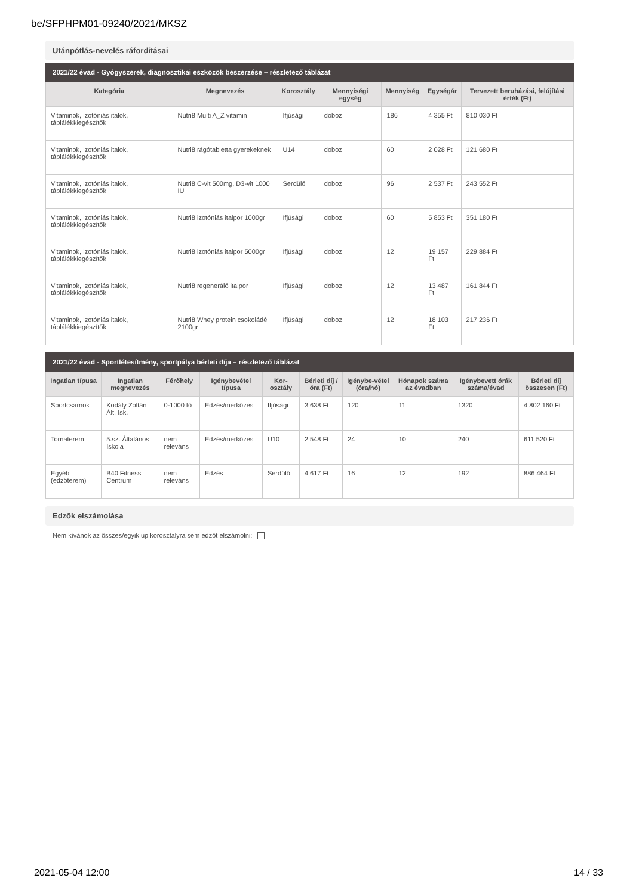be/SFPHPM01-09240/2021/MKSZ
Utánpótlás-nevelés ráfordításai
2021/22 évad - Gyógyszerek, diagnosztikai eszközök beszerzése – részletező táblázat
| Kategória | Megnevezés | Korosztály | Mennyiségi egység | Mennyiség | Egységár | Tervezett beruházási, felújítási érték (Ft) |
| --- | --- | --- | --- | --- | --- | --- |
| Vitaminok, izotóniás italok, táplálékkiegészítők | Nutri8 Multi A_Z vitamin | Ifjúsági | doboz | 186 | 4 355 Ft | 810 030 Ft |
| Vitaminok, izotóniás italok, táplálékkiegészítők | Nutri8 rágótabletta gyerekeknek | U14 | doboz | 60 | 2 028 Ft | 121 680 Ft |
| Vitaminok, izotóniás italok, táplálékkiegészítők | Nutri8 C-vit 500mg, D3-vit 1000 IU | Serdülő | doboz | 96 | 2 537 Ft | 243 552 Ft |
| Vitaminok, izotóniás italok, táplálékkiegészítők | Nutri8 izotóniás italpor 1000gr | Ifjúsági | doboz | 60 | 5 853 Ft | 351 180 Ft |
| Vitaminok, izotóniás italok, táplálékkiegészítők | Nutri8 izotóniás italpor 5000gr | Ifjúsági | doboz | 12 | 19 157 Ft | 229 884 Ft |
| Vitaminok, izotóniás italok, táplálékkiegészítők | Nutri8 regeneráló italpor | Ifjúsági | doboz | 12 | 13 487 Ft | 161 844 Ft |
| Vitaminok, izotóniás italok, táplálékkiegészítők | Nutri8 Whey protein csokoládé 2100gr | Ifjúsági | doboz | 12 | 18 103 Ft | 217 236 Ft |
2021/22 évad - Sportlétesítmény, sportpálya bérleti díja – részletező táblázat
| Ingatlan típusa | Ingatlan megnevezés | Férőhely | Igénybevétel típusa | Kor-osztály | Bérleti díj / óra (Ft) | Igénybe-vétel (óra/hó) | Hónapok száma az évadban | Igénybevett órák száma/évad | Bérleti díj összesen (Ft) |
| --- | --- | --- | --- | --- | --- | --- | --- | --- | --- |
| Sportcsarnok | Kodály Zoltán Ált. Isk. | 0-1000 fő | Edzés/mérkőzés | Ifjúsági | 3 638 Ft | 120 | 11 | 1320 | 4 802 160 Ft |
| Tornaterem | 5.sz. Általános Iskola | nem releváns | Edzés/mérkőzés | U10 | 2 548 Ft | 24 | 10 | 240 | 611 520 Ft |
| Egyéb (edzőterem) | B40 Fitness Centrum | nem releváns | Edzés | Serdülő | 4 617 Ft | 16 | 12 | 192 | 886 464 Ft |
Edzők elszámolása
Nem kívánok az összes/egyik up korosztályra sem edzőt elszámolni:
2021-05-04 12:00 14 / 33